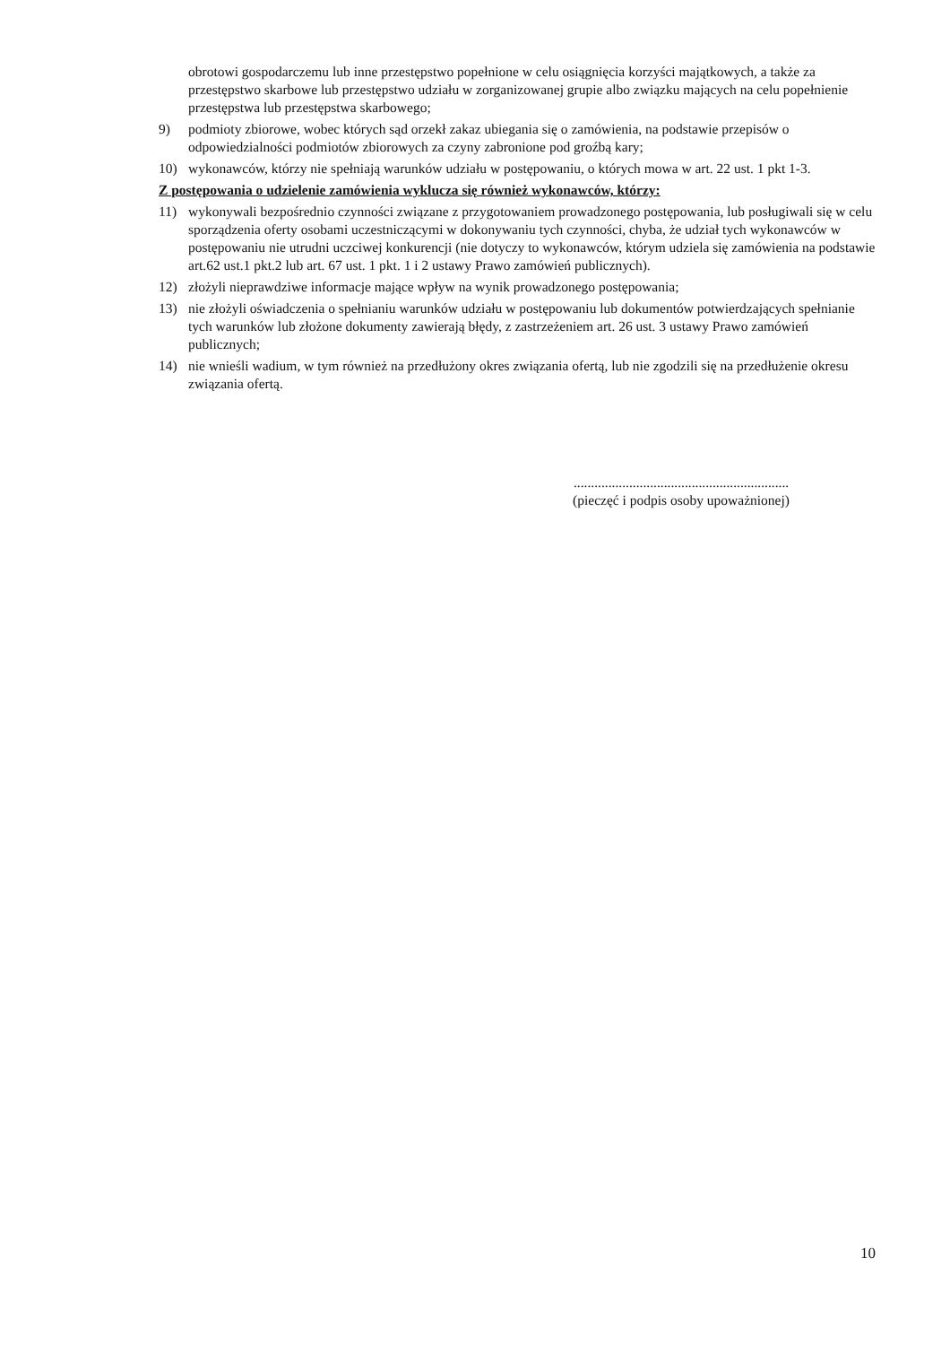obrotowi gospodarczemu lub inne przestępstwo popełnione w celu osiągnięcia korzyści majątkowych, a także za przestępstwo skarbowe lub przestępstwo udziału w zorganizowanej grupie albo związku mających na celu popełnienie przestępstwa lub przestępstwa skarbowego;
9) podmioty zbiorowe, wobec których sąd orzekł zakaz ubiegania się o zamówienia, na podstawie przepisów o odpowiedzialności podmiotów zbiorowych za czyny zabronione pod groźbą kary;
10) wykonawców, którzy nie spełniają warunków udziału w postępowaniu, o których mowa w art. 22 ust. 1 pkt 1-3.
Z postępowania o udzielenie zamówienia wyklucza się również wykonawców, którzy:
11) wykonywali bezpośrednio czynności związane z przygotowaniem prowadzonego postępowania, lub posługiwali się w celu sporządzenia oferty osobami uczestniczącymi w dokonywaniu tych czynności, chyba, że udział tych wykonawców w postępowaniu nie utrudni uczciwej konkurencji (nie dotyczy to wykonawców, którym udziela się zamówienia na podstawie art.62 ust.1 pkt.2 lub art. 67 ust. 1 pkt. 1 i 2 ustawy Prawo zamówień publicznych).
12) złożyli nieprawdziwe informacje mające wpływ na wynik prowadzonego postępowania;
13) nie złożyli oświadczenia o spełnianiu warunków udziału w postępowaniu lub dokumentów potwierdzających spełnianie tych warunków lub złożone dokumenty zawierają błędy, z zastrzeżeniem art. 26 ust. 3 ustawy Prawo zamówień publicznych;
14) nie wnieśli wadium, w tym również na przedłużony okres związania ofertą, lub nie zgodzili się na przedłużenie okresu związania ofertą.
..............................................................
(pieczęć i podpis osoby upoważnionej)
10